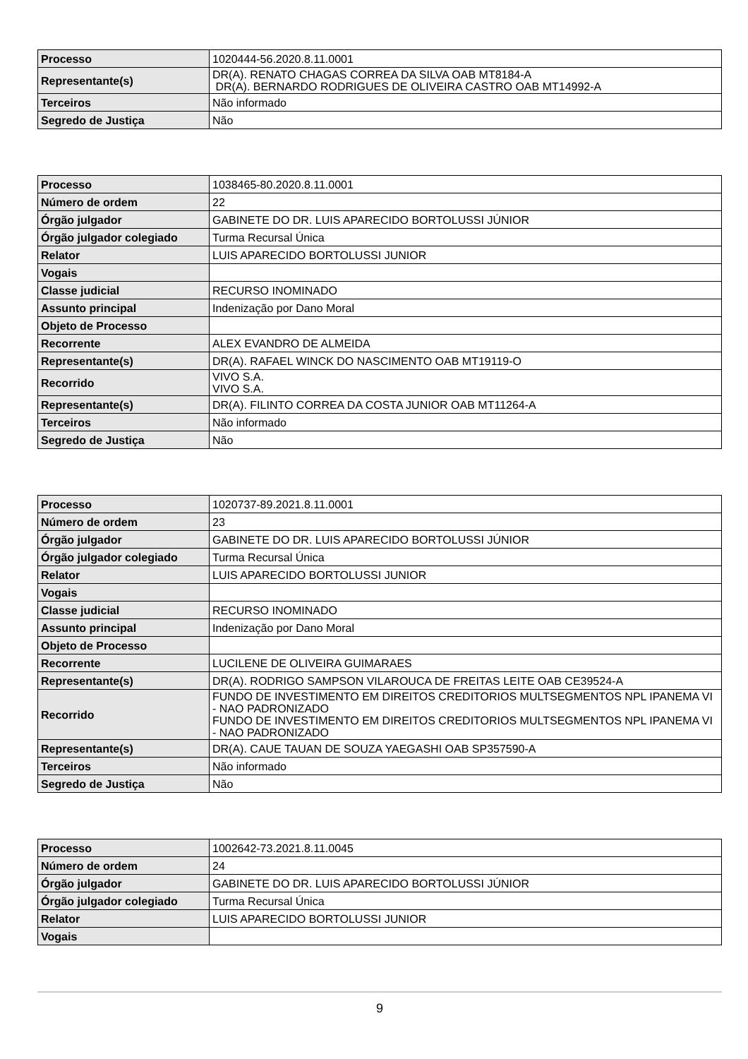| Processo | 1020444-56.2020.8.11.0001 |
| Representante(s) | DR(A). RENATO CHAGAS CORREA DA SILVA OAB MT8184-A DR(A). BERNARDO RODRIGUES DE OLIVEIRA CASTRO OAB MT14992-A |
| Terceiros | Não informado |
| Segredo de Justiça | Não |
| Processo | 1038465-80.2020.8.11.0001 |
| Número de ordem | 22 |
| Órgão julgador | GABINETE DO DR. LUIS APARECIDO BORTOLUSSI JÚNIOR |
| Órgão julgador colegiado | Turma Recursal Única |
| Relator | LUIS APARECIDO BORTOLUSSI JUNIOR |
| Vogais | |
| Classe judicial | RECURSO INOMINADO |
| Assunto principal | Indenização por Dano Moral |
| Objeto de Processo | |
| Recorrente | ALEX EVANDRO DE ALMEIDA |
| Representante(s) | DR(A). RAFAEL WINCK DO NASCIMENTO OAB MT19119-O |
| Recorrido | VIVO S.A. VIVO S.A. |
| Representante(s) | DR(A). FILINTO CORREA DA COSTA JUNIOR OAB MT11264-A |
| Terceiros | Não informado |
| Segredo de Justiça | Não |
| Processo | 1020737-89.2021.8.11.0001 |
| Número de ordem | 23 |
| Órgão julgador | GABINETE DO DR. LUIS APARECIDO BORTOLUSSI JÚNIOR |
| Órgão julgador colegiado | Turma Recursal Única |
| Relator | LUIS APARECIDO BORTOLUSSI JUNIOR |
| Vogais | |
| Classe judicial | RECURSO INOMINADO |
| Assunto principal | Indenização por Dano Moral |
| Objeto de Processo | |
| Recorrente | LUCILENE DE OLIVEIRA GUIMARAES |
| Representante(s) | DR(A). RODRIGO SAMPSON VILAROUCA DE FREITAS LEITE OAB CE39524-A |
| Recorrido | FUNDO DE INVESTIMENTO EM DIREITOS CREDITORIOS MULTSEGMENTOS NPL IPANEMA VI - NAO PADRONIZADO FUNDO DE INVESTIMENTO EM DIREITOS CREDITORIOS MULTSEGMENTOS NPL IPANEMA VI - NAO PADRONIZADO |
| Representante(s) | DR(A). CAUE TAUAN DE SOUZA YAEGASHI OAB SP357590-A |
| Terceiros | Não informado |
| Segredo de Justiça | Não |
| Processo | 1002642-73.2021.8.11.0045 |
| Número de ordem | 24 |
| Órgão julgador | GABINETE DO DR. LUIS APARECIDO BORTOLUSSI JÚNIOR |
| Órgão julgador colegiado | Turma Recursal Única |
| Relator | LUIS APARECIDO BORTOLUSSI JUNIOR |
| Vogais | |
9